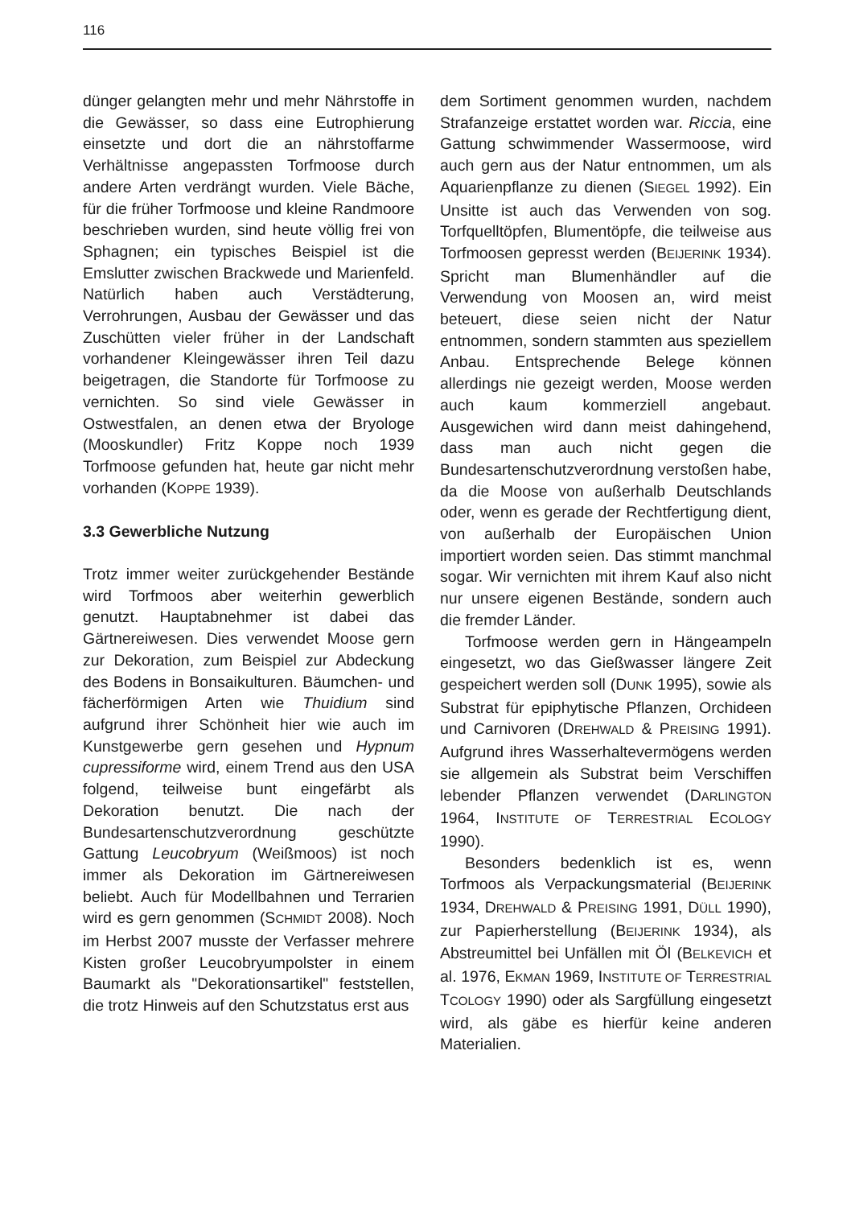116
dünger gelangten mehr und mehr Nährstoffe in die Gewässer, so dass eine Eutrophierung einsetzte und dort die an nährstoffarme Verhältnisse angepassten Torfmoose durch andere Arten verdrängt wurden. Viele Bäche, für die früher Torfmoose und kleine Randmoore beschrieben wurden, sind heute völlig frei von Sphagnen; ein typisches Beispiel ist die Emslutter zwischen Brackwede und Marienfeld. Natürlich haben auch Verstädterung, Verrohrungen, Ausbau der Gewässer und das Zuschütten vieler früher in der Landschaft vorhandener Kleingewässer ihren Teil dazu beigetragen, die Standorte für Torfmoose zu vernichten. So sind viele Gewässer in Ostwestfalen, an denen etwa der Bryologe (Mooskundler) Fritz Koppe noch 1939 Torfmoose gefunden hat, heute gar nicht mehr vorhanden (KOPPE 1939).
3.3 Gewerbliche Nutzung
Trotz immer weiter zurückgehender Bestände wird Torfmoos aber weiterhin gewerblich genutzt. Hauptabnehmer ist dabei das Gärtnereiwesen. Dies verwendet Moose gern zur Dekoration, zum Beispiel zur Abdeckung des Bodens in Bonsaikulturen. Bäumchen- und fächerförmigen Arten wie Thuidium sind aufgrund ihrer Schönheit hier wie auch im Kunstgewerbe gern gesehen und Hypnum cupressiforme wird, einem Trend aus den USA folgend, teilweise bunt eingefärbt als Dekoration benutzt. Die nach der Bundesartenschutzverordnung geschützte Gattung Leucobryum (Weißmoos) ist noch immer als Dekoration im Gärtnereiwesen beliebt. Auch für Modellbahnen und Terrarien wird es gern genommen (SCHMIDT 2008). Noch im Herbst 2007 musste der Verfasser mehrere Kisten großer Leucobryumpolster in einem Baumarkt als "Dekorationsartikel" feststellen, die trotz Hinweis auf den Schutzstatus erst aus
dem Sortiment genommen wurden, nachdem Strafanzeige erstattet worden war. Riccia, eine Gattung schwimmender Wassermoose, wird auch gern aus der Natur entnommen, um als Aquarienpflanze zu dienen (SIEGEL 1992). Ein Unsitte ist auch das Verwenden von sog. Torfquelltöpfen, Blumentöpfe, die teilweise aus Torfmoosen gepresst werden (BEIJERINK 1934). Spricht man Blumenhändler auf die Verwendung von Moosen an, wird meist beteuert, diese seien nicht der Natur entnommen, sondern stammten aus speziellem Anbau. Entsprechende Belege können allerdings nie gezeigt werden, Moose werden auch kaum kommerziell angebaut. Ausgewichen wird dann meist dahingehend, dass man auch nicht gegen die Bundesartenschutzverordnung verstoßen habe, da die Moose von außerhalb Deutschlands oder, wenn es gerade der Rechtfertigung dient, von außerhalb der Europäischen Union importiert worden seien. Das stimmt manchmal sogar. Wir vernichten mit ihrem Kauf also nicht nur unsere eigenen Bestände, sondern auch die fremder Länder.
Torfmoose werden gern in Hängeampeln eingesetzt, wo das Gießwasser längere Zeit gespeichert werden soll (DUNK 1995), sowie als Substrat für epiphytische Pflanzen, Orchideen und Carnivoren (DREHWALD & PREISING 1991). Aufgrund ihres Wasserhaltevermögens werden sie allgemein als Substrat beim Verschiffen lebender Pflanzen verwendet (DARLINGTON 1964, INSTITUTE OF TERRESTRIAL ECOLOGY 1990).
Besonders bedenklich ist es, wenn Torfmoos als Verpackungsmaterial (BEIJERINK 1934, DREHWALD & PREISING 1991, DÜLL 1990), zur Papierherstellung (BEIJERINK 1934), als Abstreumittel bei Unfällen mit Öl (BELKEVICH et al. 1976, EKMAN 1969, INSTITUTE OF TERRESTRIAL TCOLOGY 1990) oder als Sargfüllung eingesetzt wird, als gäbe es hierfür keine anderen Materialien.